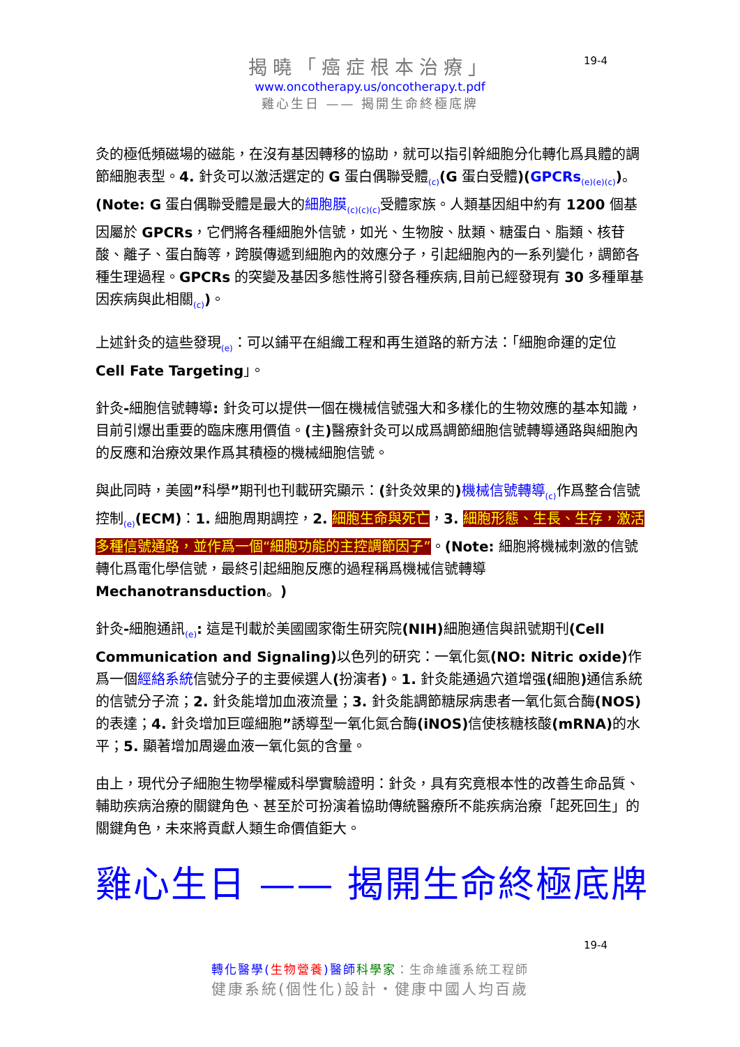19-4
揭曉「癌症根本治療」
www.oncotherapy.us/oncotherapy.t.pdf
雞心生日 —— 揭開生命終極底牌
灸的極低頻磁場的磁能，在沒有基因轉移的協助，就可以指引幹細胞分化轉化爲具體的調節細胞表型。4. 針灸可以激活選定的 G 蛋白偶聯受體<sub>(c)</sub>(G 蛋白受體)(GPCRs<sub>(e)(e)(c)</sub>)。 (Note: G 蛋白偶聯受體是最大的細胞膜<sub>(c)(c)(c)</sub>受體家族。人類基因組中約有 1200 個基因屬於 GPCRs，它們將各種細胞外信號，如光、生物胺、肽類、糖蛋白、脂類、核苷酸、離子、蛋白酶等，跨膜傳遞到細胞內的效應分子，引起細胞內的一系列變化，調節各種生理過程。GPCRs 的突變及基因多態性將引發各種疾病,目前已經發現有 30 多種單基因疾病與此相關<sub>(c)</sub>)。
上述針灸的這些發現<sub>(e)</sub>：可以鋪平在組織工程和再生道路的新方法：「細胞命運的定位 Cell Fate Targeting」。
針灸-細胞信號轉導: 針灸可以提供一個在機械信號强大和多樣化的生物效應的基本知識，目前引爆出重要的臨床應用價值。(主) 醫療針灸可以成爲調節細胞信號轉導通路與細胞內的反應和治療效果作爲其積極的機械細胞信號。
與此同時，美國”科學”期刊也刊載研究顯示：(針灸效果的) 機械信號轉導<sub>(c)</sub>作爲整合信號控制<sub>(e)</sub>(ECM)：1. 細胞周期調控，2. 細胞生命與死亡，3. 細胞形態、生長、生存，激活多種信號通路，並作爲一個“細胞功能的主控調節因子”。(Note: 細胞將機械刺激的信號轉化爲電化學信號，最終引起細胞反應的過程稱爲機械信號轉導 Mechanotransduction。)
針灸-細胞通訊<sub>(e)</sub>: 這是刊載於美國國家衛生研究院(NIH) 細胞通信與訊號期刊(Cell Communication and Signaling) 以色列的研究：一氧化氮(NO: Nitric oxide) 作爲一個經絡系統信號分子的主要候選人(扮演者)。1. 針灸能通過穴道增强(細胞) 通信系統的信號分子流；2. 針灸能增加血液流量；3. 針灸能調節糖尿病患者一氧化氮合酶(NOS) 的表達；4. 針灸增加巨噬細胞”誘導型一氧化氮合酶(iNOS) 信使核糖核酸(mRNA) 的水平；5. 顯著增加周邊血液一氧化氮的含量。
由上，現代分子細胞生物學權威科學實驗證明：針灸，具有究竟根本性的改善生命品質、輔助疾病治療的關鍵角色、甚至於可扮演着協助傳統醫療所不能疾病治療「起死回生」的關鍵角色，未來將貢獻人類生命價值鉅大。
雞心生日 —— 揭開生命終極底牌
19-4
轉化醫學(生物營養)醫師 科學家：生命維護系統工程師
健康系統(個性化)設計・健康中國人均百歲